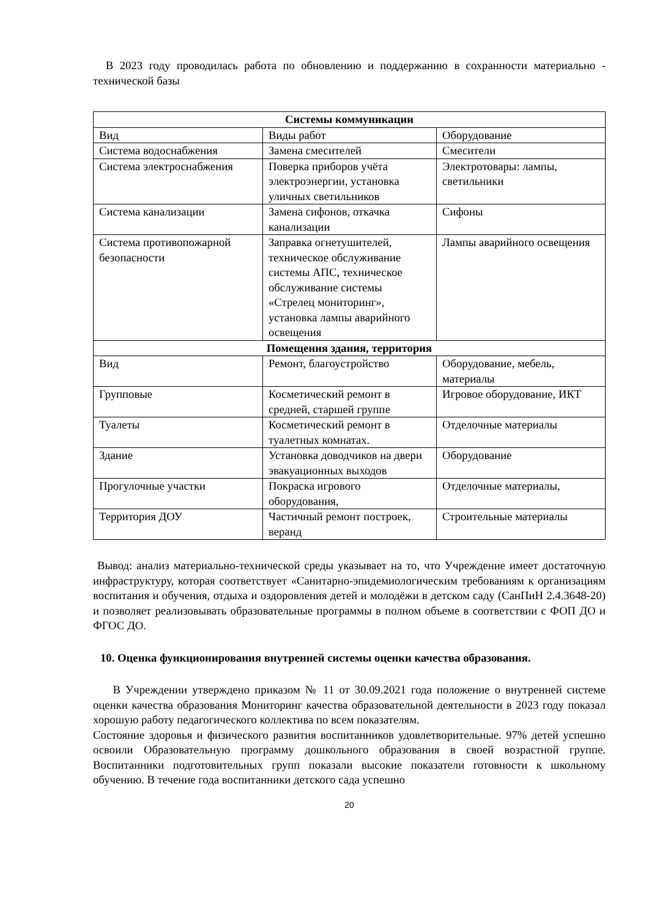В 2023 году проводилась работа по обновлению и поддержанию в сохранности материально - технической базы
| Системы коммуникации | | |
| Вид | Виды работ | Оборудование |
| Система водоснабжения | Замена смесителей | Смесители |
| Система электроснабжения | Поверка приборов учёта электроэнергии, установка уличных светильников | Электротовары: лампы, светильники |
| Система канализации | Замена сифонов, откачка канализации | Сифоны |
| Система противопожарной безопасности | Заправка огнетушителей, техническое обслуживание системы АПС, техническое обслуживание системы «Стрелец мониторинг», установка лампы аварийного освещения | Лампы аварийного освещения |
| Помещения здания, территория | | |
| Вид | Ремонт, благоустройство | Оборудование, мебель, материалы |
| Групповые | Косметический ремонт в средней, старшей группе | Игровое оборудование, ИКТ |
| Туалеты | Косметический ремонт в туалетных комнатах. | Отделочные материалы |
| Здание | Установка доводчиков на двери эвакуационных выходов | Оборудование |
| Прогулочные участки | Покраска игрового оборудования, | Отделочные материалы, |
| Территория ДОУ | Частичный ремонт построек, веранд | Строительные материалы |
Вывод: анализ материально-технической среды указывает на то, что Учреждение имеет достаточную инфраструктуру, которая соответствует «Санитарно-эпидемиологическим требованиям к организациям воспитания и обучения, отдыха и оздоровления детей и молодёжи в детском саду (СанПиН 2.4.3648-20) и позволяет реализовывать образовательные программы в полном объеме в соответствии с ФОП ДО и ФГОС ДО.
10. Оценка функционирования внутренней системы оценки качества образования.
В Учреждении утверждено приказом № 11 от 30.09.2021 года положение о внутренней системе оценки качества образования Мониторинг качества образовательной деятельности в 2023 году показал хорошую работу педагогического коллектива по всем показателям.
Состояние здоровья и физического развития воспитанников удовлетворительные. 97% детей успешно освоили Образовательную программу дошкольного образования в своей возрастной группе. Воспитанники подготовительных групп показали высокие показатели готовности к школьному обучению. В течение года воспитанники детского сада успешно
20